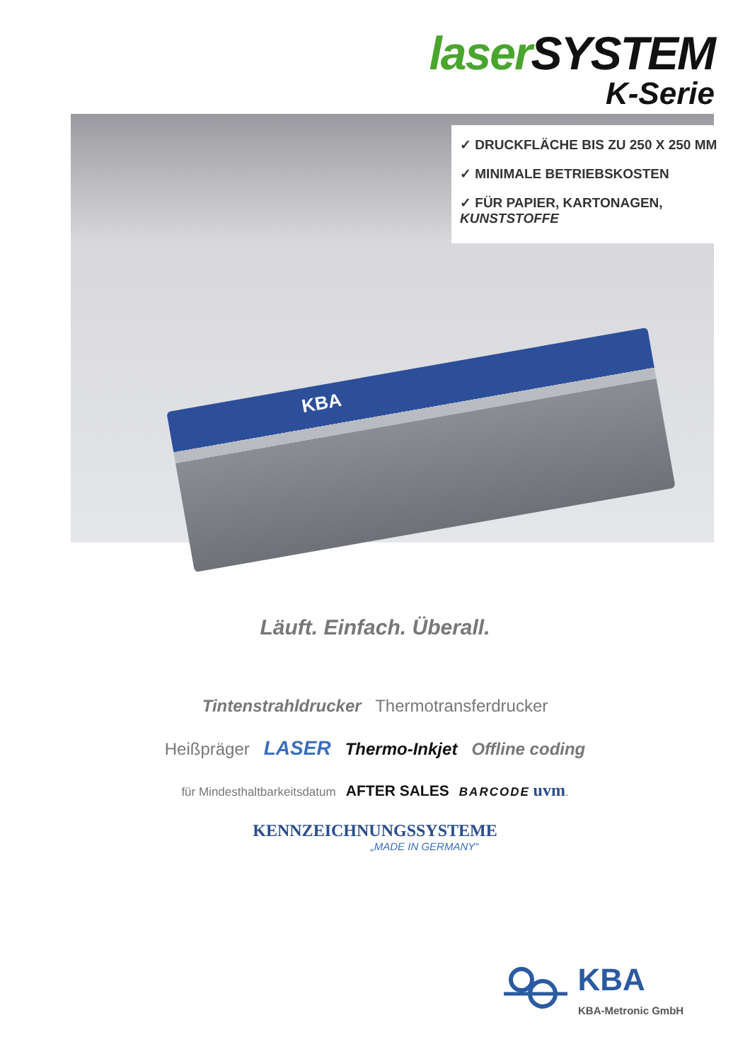laser SYSTEM
K-Serie
KBA
✓ DRUCKFLÄCHE BIS ZU 250 X 250 MM
✓ MINIMALE BETRIEBSKOSTEN
✓ FÜR PAPIER, KARTONAGEN, KUNSTSTOFFE
Läuft. Einfach. Überall.
Tintenstrahldrucker Thermotransferdrucker
Heißpräger LASER Thermo-Inkjet Offline coding
für Mindesthaltbarkeitsdatum AFTER SALES BARCODE uvm.
KENNZEICHNUNGSSYSTEME
„MADE IN GERMANY“
KBA
KBA-Metronic GmbH